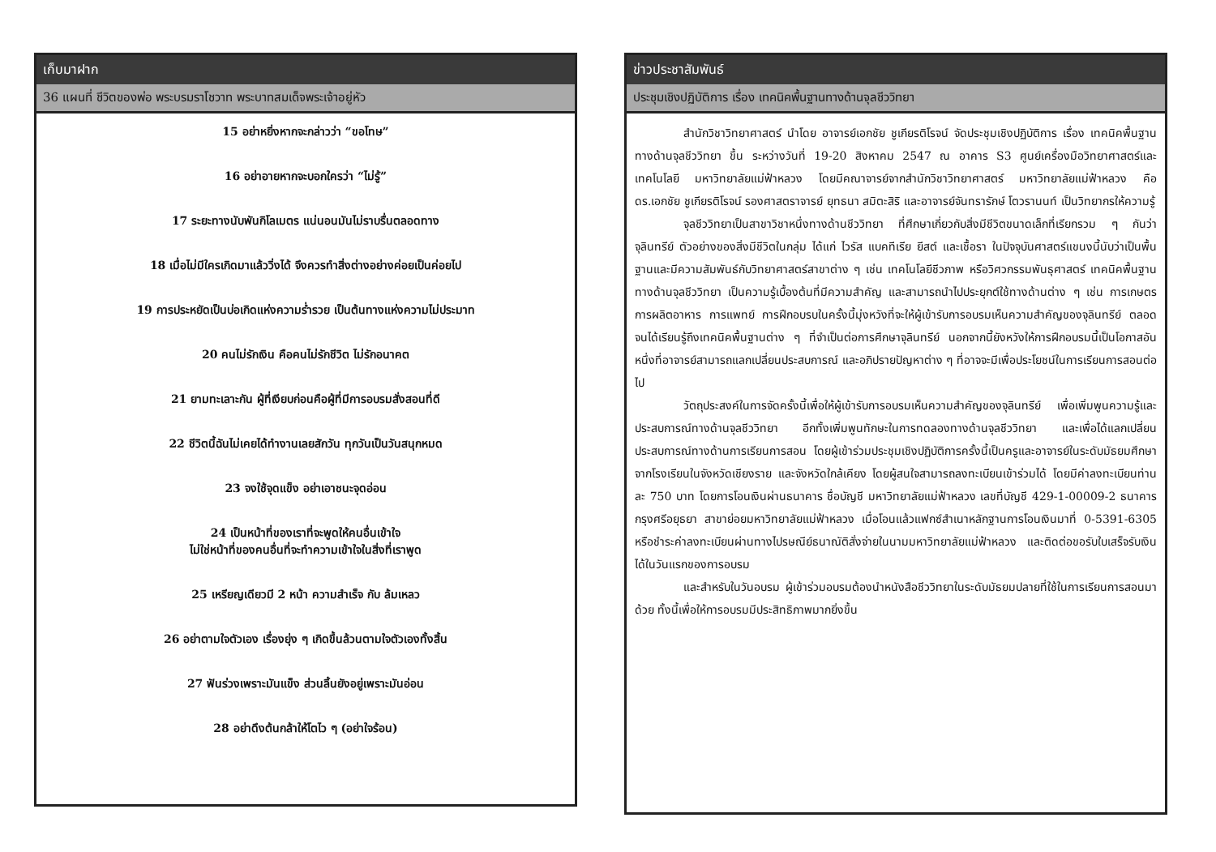เก็บมาฝาก
36 แผนที่ ชีวิตของพ่อ พระบรมราโชวาท พระบาทสมเด็จพระเจ้าอยู่หัว
15 อย่าหยิ่งหากจะกล่าวว่า “ขอโทษ”
16 อย่าอายหากจะบอกใครว่า “ไม่รู้”
17 ระยะทางนับพันกิโลเมตร แน่นอนมันไม่ราบรื่นตลอดทาง
18 เมื่อไม่มีใครเกิดมาแล้ววิ่งได้ จึงควรทำสิ่งต่างอย่างค่อยเป็นค่อยไป
19 การประหยัดเป็นบ่อเกิดแห่งความร่ำรวย เป็นต้นทางแห่งความไม่ประมาท
20 คนไม่รักเงิน คือคนไม่รักชีวิต ไม่รักอนาคต
21 ยามทะเลาะกัน ผู้ที่เงียบก่อนคือผู้ที่มีการอบรมสั่งสอนที่ดี
22 ชีวิตนี้ฉันไม่เคยได้ทำงานเลยสักวัน ทุกวันเป็นวันสนุกหมด
23 จงใช้จุดแข็ง อย่าเอาชนะจุดอ่อน
24 เป็นหน้าที่ของเราที่จะพูดให้คนอื่นเข้าใจ
ไม่ใช่หน้าที่ของคนอื่นที่จะทำความเข้าใจในสิ่งที่เราพูด
25 เหรียญเดียวมี 2 หน้า ความสำเร็จ กับ ล้มเหลว
26 อย่าตามใจตัวเอง เรื่องยุ่ง ๆ เกิดขึ้นล้วนตามใจตัวเองทั้งสิ้น
27 ฟันร่วงเพราะมันแข็ง ส่วนลิ้นยังอยู่เพราะมันอ่อน
28 อย่าดึงต้นกล้าให้โตไว ๆ (อย่าใจร้อน)
ข่าวประชาสัมพันธ์
ประชุมเชิงปฏิบัติการ เรื่อง เทคนิคพื้นฐานทางด้านจุลชีววิทยา
สำนักวิชาวิทยาศาสตร์ นำโดย อาจารย์เอกชัย ชูเกียรติโรจน์ จัดประชุมเชิงปฏิบัติการ เรื่อง เทคนิคพื้นฐานทางด้านจุลชีววิทยา ขึ้น ระหว่างวันที่ 19-20 สิงหาคม 2547 ณ อาคาร S3 ศูนย์เครื่องมือวิทยาศาสตร์และเทคโนโลยี มหาวิทยาลัยแม่ฟ้าหลวง โดยมีคณาจารย์จากสำนักวิชาวิทยาศาสตร์ มหาวิทยาลัยแม่ฟ้าหลวง คือ ดร.เอกชัย ชูเกียรติโรจน์ รองศาสตราจารย์ ยุทธนา สมิตะสิริ และอาจารย์จันทรารักษ์ โตวรานนท์ เป็นวิทยากรให้ความรู้
จุลชีววิทยาเป็นสาขาวิชาหนึ่งทางด้านชีววิทยา ที่ศึกษาเกี่ยวกับสิ่งมีชีวิตขนาดเล็กที่เรียกรวม ๆ กันว่า จุลินทรีย์ ตัวอย่างของสิ่งมีชีวิตในกลุ่ม ได้แก่ ไวรัส แบคทีเรีย ยีสต์ และเชื้อรา ในปัจจุบันศาสตร์แขนงนี้นับว่าเป็นพื้นฐานและมีความสัมพันธ์กับวิทยาศาสตร์สาขาต่าง ๆ เช่น เทคโนโลยีชีวภาพ หรือวิศวกรรมพันธุศาสตร์ เทคนิคพื้นฐานทางด้านจุลชีววิทยา เป็นความรู้เบื้องต้นที่มีความสำคัญ และสามารถนำไปประยุกต์ใช้ทางด้านต่าง ๆ เช่น การเกษตร การผลิตอาหาร การแพทย์ การฝึกอบรบในครั้งนี้มุ่งหวังที่จะให้ผู้เข้ารับการอบรมเห็นความสำคัญของจุลินทรีย์ ตลอดจนได้เรียนรู้ถึงเทคนิคพื้นฐานต่าง ๆ ที่จำเป็นต่อการศึกษาจุลินทรีย์ นอกจากนี้ยังหวังให้การฝึกอบรมนี้เป็นโอกาสอันหนึ่งที่อาจารย์สามารถแลกเปลี่ยนประสบการณ์ และอภิปรายปัญหาต่าง ๆ ที่อาจจะมีเพื่อประโยชน์ในการเรียนการสอนต่อไป
วัตถุประสงค์ในการจัดครั้งนี้เพื่อให้ผู้เข้ารับการอบรมเห็นความสำคัญของจุลินทรีย์ เพื่อเพิ่มพูนความรู้และประสบการณ์ทางด้านจุลชีววิทยา อีกทั้งเพิ่มพูนทักษะในการทดลองทางด้านจุลชีววิทยา และเพื่อได้แลกเปลี่ยนประสบการณ์ทางด้านการเรียนการสอน โดยผู้เข้าร่วมประชุมเชิงปฏิบัติการครั้งนี้เป็นครูและอาจารย์ในระดับมัธยมศึกษาจากโรงเรียนในจังหวัดเชียงราย และจังหวัดใกล้เคียง โดยผู้สนใจสามารถลงทะเบียนเข้าร่วมได้ โดยมีค่าลงทะเบียนท่านละ 750 บาท โดยการโอนเงินผ่านธนาคาร ชื่อบัญชี มหาวิทยาลัยแม่ฟ้าหลวง เลขที่บัญชี 429-1-00009-2 ธนาคารกรุงศรีอยุธยา สาขาย่อยมหาวิทยาลัยแม่ฟ้าหลวง เมื่อโอนแล้วแฟกซ์สำเนาหลักฐานการโอนเงินมาที่ 0-5391-6305 หรือชำระค่าลงทะเบียนผ่านทางไปรษณีย์ธนาณัติสั่งจ่ายในนามมหาวิทยาลัยแม่ฟ้าหลวง และติดต่อขอรับใบเสร็จรับเงินได้ในวันแรกของการอบรม
และสำหรับในวันอบรม ผู้เข้าร่วมอบรมต้องนำหนังสือชีววิทยาในระดับมัธยมปลายที่ใช้ในการเรียนการสอนมาด้วย ทั้งนี้เพื่อให้การอบรมมีประสิทธิภาพมากยิ่งขึ้น